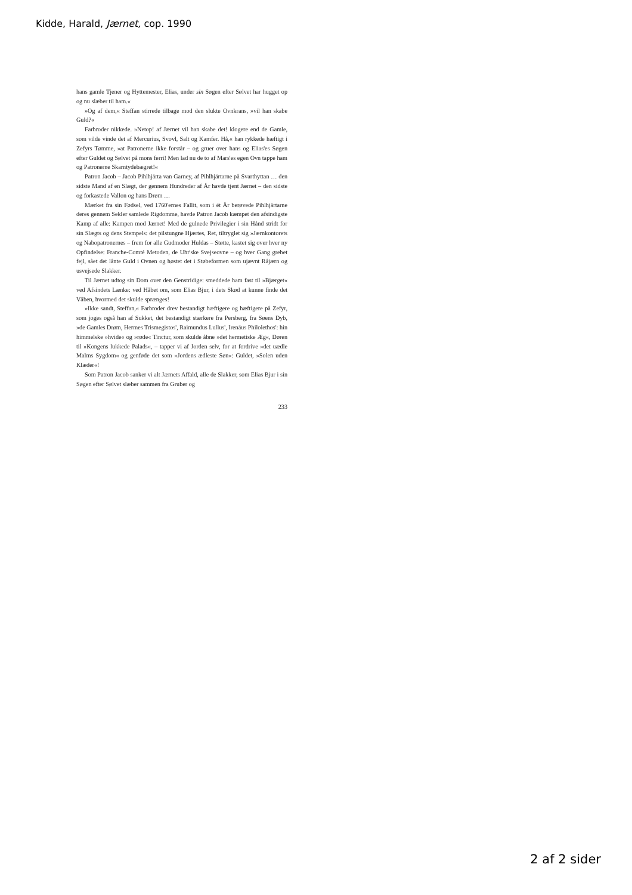Kidde, Harald, Jærnet, cop. 1990
hans gamle Tjener og Hyttemester, Elias, under sin Søgen efter Sølvet har hugget op og nu slæber til ham.«
»Og af dem,« Steffan stirrede tilbage mod den slukte Ovnkrans, »vil han skabe Guld?«
Farbroder nikkede. »Netop! af Jærnet vil han skabe det! klogere end de Gamle, som vilde vinde det af Mercurius, Svovl, Salt og Kamfer. Hå,« han rykkede hæftigt i Zefyrs Tømme, »at Patronerne ikke forstår – og gruer over hans og Elias'es Søgen efter Guldet og Sølvet på mons ferri! Men lad nu de to af Mars'es egen Ovn tappe ham og Patronerne Skarntydebægret!«
Patron Jacob – Jacob Pihlhjärta van Garney, af Pihlhjärtarne på Svarthyttan … den sidste Mand af en Slægt, der gennem Hundreder af År havde tjent Jærnet – den sidste og forkastede Vallon og hans Drøm …
Mærket fra sin Fødsel, ved 1760'ernes Fallit, som i ét År berøvede Pihlhjärtarne deres gennem Sekler samlede Rigdomme, havde Patron Jacob kæmpet den afsindigste Kamp af alle: Kampen mod Jærnet! Med de gulnede Privilegier i sin Hånd stridt for sin Slægts og dens Stempels: det pilstungne Hjærtes, Ret, tiltryglet sig »Jærnkontorets og Nabopatronernes – frem for alle Gudmoder Huldas – Støtte, kastet sig over hver ny Opfindelse: Franche-Comté Metoden, de Uhr'ske Svejseovne – og hver Gang grebet fejl, sået det lånte Guld i Ovnen og høstet det i Støbeformen som ujævnt Råjærn og usvejsede Slakker.
Til Jærnet udtog sin Dom over den Genstridige: smeddede ham fast til »Bjærget« ved Afsindets Lænke: ved Håbet om, som Elias Bjur, i dets Skød at kunne finde det Våben, hvormed det skulde sprænges!
»Ikke sandt, Steffan,« Farbroder drev bestandigt hæftigere og hæftigere på Zefyr, som joges også han af Sukket, det bestandigt stærkere fra Persberg, fra Søens Dyb, »de Gamles Drøm, Hermes Trismegistos', Raimundus Lullus', Irenäus Philolethos': hin himmelske »hvide« og »røde« Tinctur, som skulde åbne »det hermetiske Æg«, Døren til »Kongens lukkede Palads«, – tapper vi af Jorden selv, for at fordrive »det uædle Malms Sygdom« og genføde det som »Jordens ædleste Søn«: Guldet, »Solen uden Klæder«!
Som Patron Jacob sanker vi alt Jærnets Affald, alle de Slakker, som Elias Bjur i sin Søgen efter Sølvet slæber sammen fra Gruber og
233
2 af 2 sider